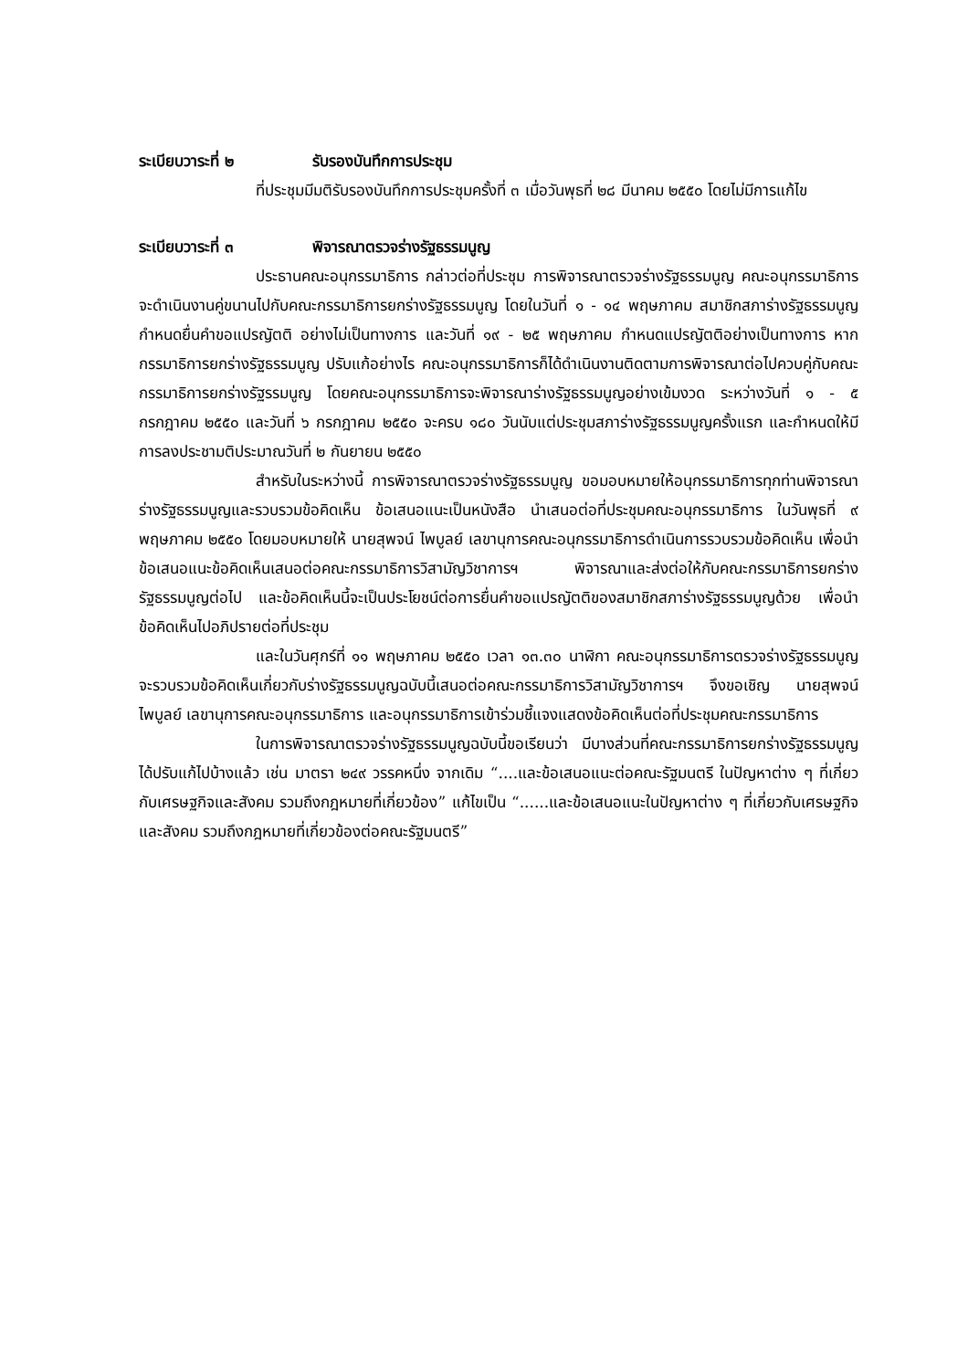ระเบียบวาระที่ ๒ รับรองบันทึกการประชุม
ที่ประชุมมีมติรับรองบันทึกการประชุมครั้งที่ ๓ เมื่อวันพุธที่ ๒๘ มีนาคม ๒๕๕๐ โดยไม่มีการแก้ไข
ระเบียบวาระที่ ๓ พิจารณาตรวจร่างรัฐธรรมนูญ
ประธานคณะอนุกรรมาธิการ กล่าวต่อที่ประชุม การพิจารณาตรวจร่างรัฐธรรมนูญ คณะอนุกรรมาธิการจะดำเนินงานคู่ขนานไปกับคณะกรรมาธิการยกร่างรัฐธรรมนูญ โดยในวันที่ ๑ - ๑๔ พฤษภาคม สมาชิกสภาร่างรัฐธรรมนูญกำหนดยื่นคำขอแปรญัตติ อย่างไม่เป็นทางการ และวันที่ ๑๙ - ๒๕ พฤษภาคม กำหนดแปรญัตติอย่างเป็นทางการ หากกรรมาธิการยกร่างรัฐธรรมนูญ ปรับแก้อย่างไร คณะอนุกรรมาธิการก็ได้ดำเนินงานติดตามการพิจารณาต่อไปควบคู่กับคณะกรรมาธิการยกร่างรัฐรรมนูญ โดยคณะอนุกรรมาธิการจะพิจารณาร่างรัฐธรรมนูญอย่างเข้มงวด ระหว่างวันที่ ๑ - ๕ กรกฎาคม ๒๕๕๐ และวันที่ ๖ กรกฎาคม ๒๕๕๐ จะครบ ๑๘๐ วันนับแต่ประชุมสภาร่างรัฐธรรมนูญครั้งแรก และกำหนดให้มีการลงประชามติประมาณวันที่ ๒ กันยายน ๒๕๕๐
สำหรับในระหว่างนี้ การพิจารณาตรวจร่างรัฐธรรมนูญ ขอมอบหมายให้อนุกรรมาธิการทุกท่านพิจารณาร่างรัฐธรรมนูญและรวบรวมข้อคิดเห็น ข้อเสนอแนะเป็นหนังสือ นำเสนอต่อที่ประชุมคณะอนุกรรมาธิการ ในวันพุธที่ ๙ พฤษภาคม ๒๕๕๐ โดยมอบหมายให้ นายสุพจน์ ไพบูลย์ เลขานุการคณะอนุกรรมาธิการดำเนินการรวบรวมข้อคิดเห็น เพื่อนำข้อเสนอแนะข้อคิดเห็นเสนอต่อคณะกรรมาธิการวิสามัญวิชาการฯ พิจารณาและส่งต่อให้กับคณะกรรมาธิการยกร่างรัฐธรรมนูญต่อไป และข้อคิดเห็นนี้จะเป็นประโยชน์ต่อการยื่นคำขอแปรญัตติของสมาชิกสภาร่างรัฐธรรมนูญด้วย เพื่อนำข้อคิดเห็นไปอภิปรายต่อที่ประชุม
และในวันศุกร์ที่ ๑๑ พฤษภาคม ๒๕๕๐ เวลา ๑๓.๓๐ นาฬิกา คณะอนุกรรมาธิการตรวจร่างรัฐธรรมนูญจะรวบรวมข้อคิดเห็นเกี่ยวกับร่างรัฐธรรมนูญฉบับนี้เสนอต่อคณะกรรมาธิการวิสามัญวิชาการฯ จึงขอเชิญ นายสุพจน์ ไพบูลย์ เลขานุการคณะอนุกรรมาธิการ และอนุกรรมาธิการเข้าร่วมชี้แจงแสดงข้อคิดเห็นต่อที่ประชุมคณะกรรมาธิการ
ในการพิจารณาตรวจร่างรัฐธรรมนูญฉบับนี้ขอเรียนว่า มีบางส่วนที่คณะกรรมาธิการยกร่างรัฐธรรมนูญได้ปรับแก้ไปบ้างแล้ว เช่น มาตรา ๒๔๙ วรรคหนึ่ง จากเดิม “....และข้อเสนอแนะต่อคณะรัฐมนตรี ในปัญหาต่าง ๆ ที่เกี่ยวกับเศรษฐกิจและสังคม รวมถึงกฎหมายที่เกี่ยวข้อง” แก้ไขเป็น “......และข้อเสนอแนะในปัญหาต่าง ๆ ที่เกี่ยวกับเศรษฐกิจและสังคม รวมถึงกฎหมายที่เกี่ยวข้องต่อคณะรัฐมนตรี”